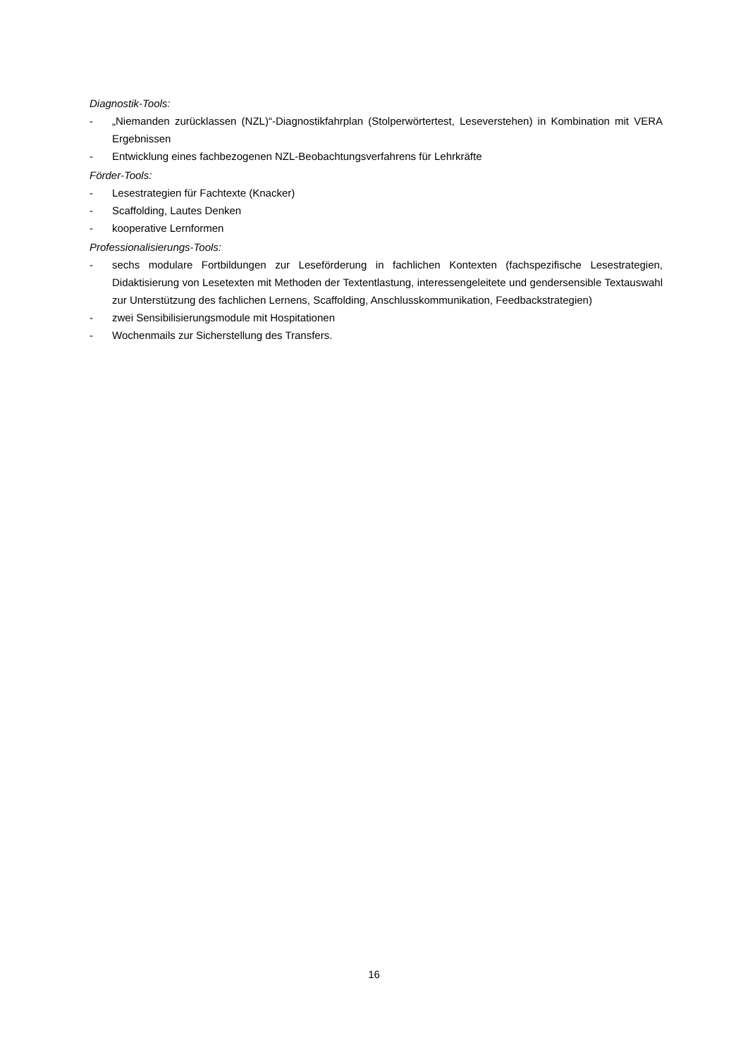Diagnostik-Tools:
- „Niemanden zurücklassen (NZL)“-Diagnostikfahrplan (Stolperwörtertest, Leseverstehen) in Kombination mit VERA Ergebnissen
- Entwicklung eines fachbezogenen NZL-Beobachtungsverfahrens für Lehrkräfte
Förder-Tools:
- Lesestrategien für Fachtexte (Knacker)
- Scaffolding, Lautes Denken
- kooperative Lernformen
Professionalisierungs-Tools:
- sechs modulare Fortbildungen zur Leseförderung in fachlichen Kontexten (fachspezifische Lesestrategien, Didaktisierung von Lesetexten mit Methoden der Textentlastung, interessengeleitete und gendersensible Textauswahl zur Unterstützung des fachlichen Lernens, Scaffolding, Anschlusskommunikation, Feedbackstrategien)
- zwei Sensibilisierungsmodule mit Hospitationen
- Wochenmails zur Sicherstellung des Transfers.
16